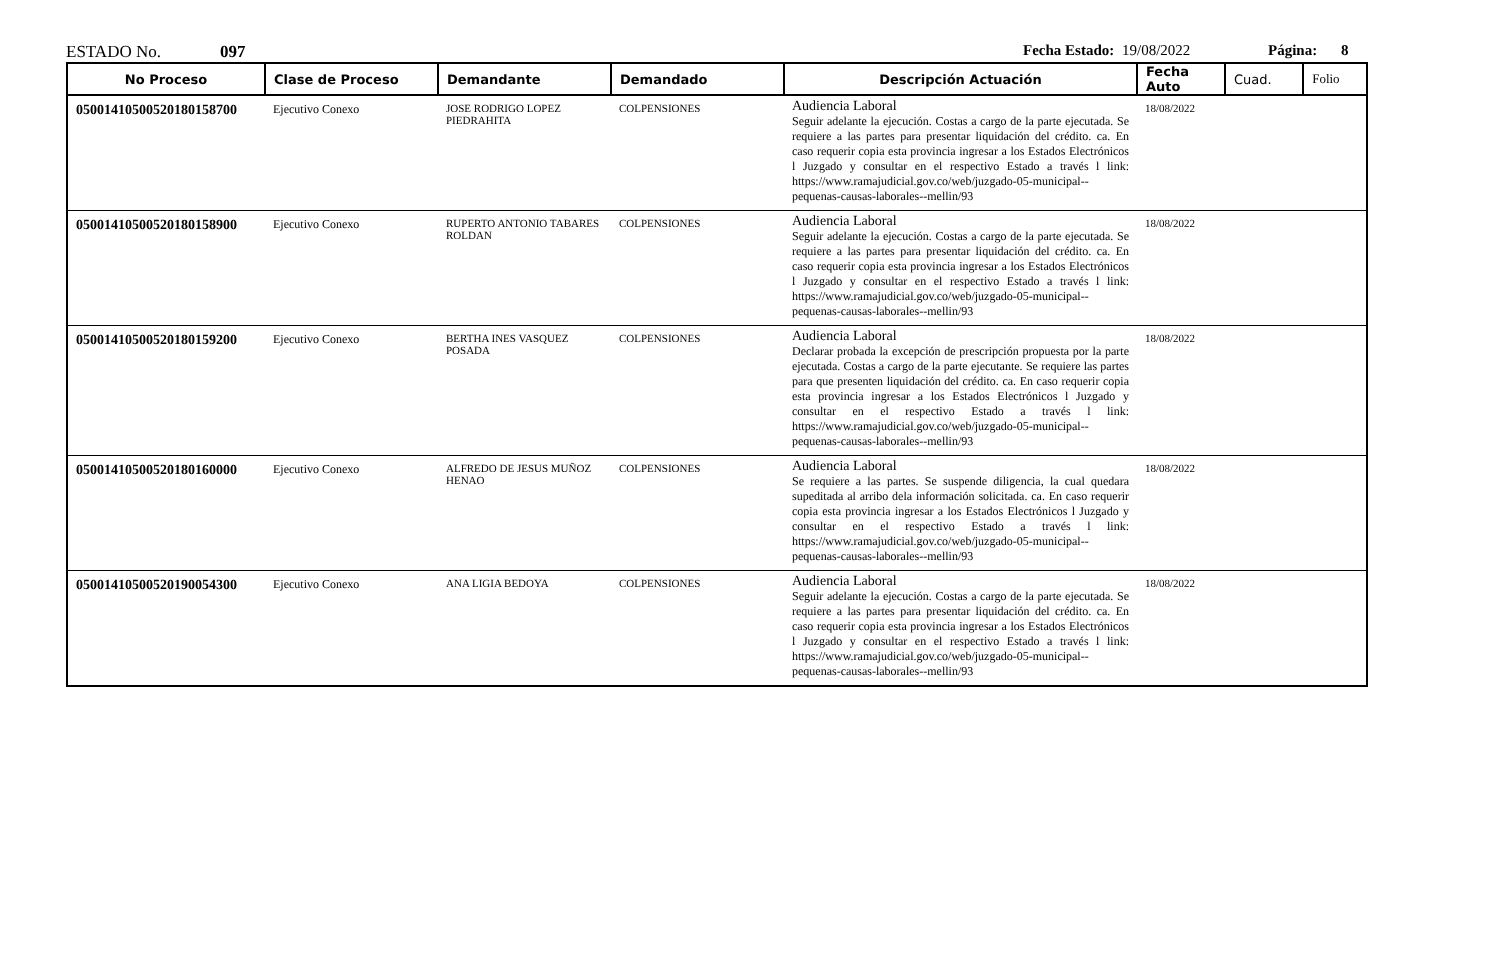ESTADO No. 097 Fecha Estado: 19/08/2022 Página: 8
| No Proceso | Clase de Proceso | Demandante | Demandado | Descripción Actuación | Fecha Auto | Cuad. | Folio |
| --- | --- | --- | --- | --- | --- | --- | --- |
| 05001410500520180158700 | Ejecutivo Conexo | JOSE RODRIGO LOPEZ PIEDRAHITA | COLPENSIONES | Audiencia Laboral Seguir adelante la ejecución. Costas a cargo de la parte ejecutada. Se requiere a las partes para presentar liquidación del crédito. ca. En caso requerir copia esta provincia ingresar a los Estados Electrónicos l Juzgado y consultar en el respectivo Estado a través l link: https://www.ramajudicial.gov.co/web/juzgado-05-municipal--pequenas-causas-laborales--mellin/93 | 18/08/2022 | | |
| 05001410500520180158900 | Ejecutivo Conexo | RUPERTO ANTONIO TABARES ROLDAN | COLPENSIONES | Audiencia Laboral Seguir adelante la ejecución. Costas a cargo de la parte ejecutada. Se requiere a las partes para presentar liquidación del crédito. ca. En caso requerir copia esta provincia ingresar a los Estados Electrónicos l Juzgado y consultar en el respectivo Estado a través l link: https://www.ramajudicial.gov.co/web/juzgado-05-municipal--pequenas-causas-laborales--mellin/93 | 18/08/2022 | | |
| 05001410500520180159200 | Ejecutivo Conexo | BERTHA INES VASQUEZ POSADA | COLPENSIONES | Audiencia Laboral Declarar probada la excepción de prescripción propuesta por la parte ejecutada. Costas a cargo de la parte ejecutante. Se requiere las partes para que presenten liquidación del crédito. ca. En caso requerir copia esta provincia ingresar a los Estados Electrónicos l Juzgado y consultar en el respectivo Estado a través l link: https://www.ramajudicial.gov.co/web/juzgado-05-municipal--pequenas-causas-laborales--mellin/93 | 18/08/2022 | | |
| 05001410500520180160000 | Ejecutivo Conexo | ALFREDO DE JESUS MUÑOZ HENAO | COLPENSIONES | Audiencia Laboral Se requiere a las partes. Se suspende diligencia, la cual quedara supeditada al arribo dela información solicitada. ca. En caso requerir copia esta provincia ingresar a los Estados Electrónicos l Juzgado y consultar en el respectivo Estado a través l link: https://www.ramajudicial.gov.co/web/juzgado-05-municipal--pequenas-causas-laborales--mellin/93 | 18/08/2022 | | |
| 05001410500520190054300 | Ejecutivo Conexo | ANA LIGIA BEDOYA | COLPENSIONES | Audiencia Laboral Seguir adelante la ejecución. Costas a cargo de la parte ejecutada. Se requiere a las partes para presentar liquidación del crédito. ca. En caso requerir copia esta provincia ingresar a los Estados Electrónicos l Juzgado y consultar en el respectivo Estado a través l link: https://www.ramajudicial.gov.co/web/juzgado-05-municipal--pequenas-causas-laborales--mellin/93 | 18/08/2022 | | |